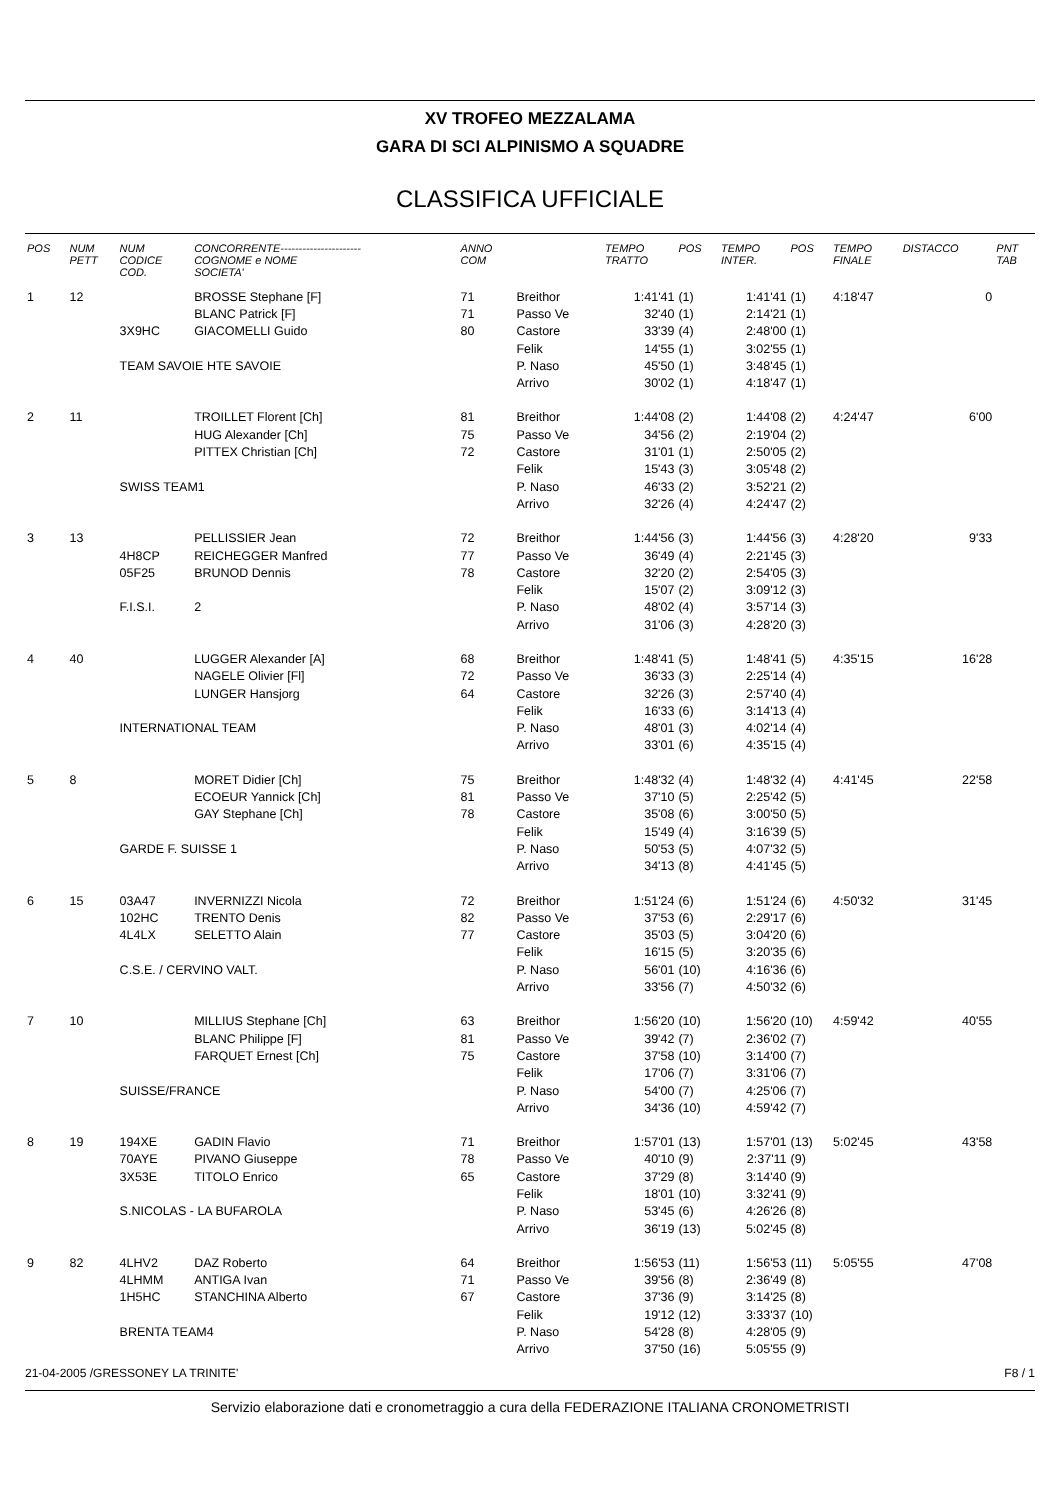XV TROFEO MEZZALAMA
GARA DI SCI ALPINISMO A SQUADRE
CLASSIFICA UFFICIALE
| POS | NUM PETT | NUM CODICE COD. | CONCORRENTE---------------------- COGNOME e NOME SOCIETA' | ANNO COM | | TEMPO TRATTO | POS | TEMPO INTER. | POS | TEMPO FINALE | DISTACCO | PNT TAB |
| --- | --- | --- | --- | --- | --- | --- | --- | --- | --- | --- | --- | --- |
| 1 | 12 | | BROSSE Stephane [F] | 71 | Breithor | 1:41'41 | (1) | 1:41'41 | (1) | 4:18'47 | 0 | |
| | | | BLANC Patrick [F] | 71 | Passo Ve | 32'40 | (1) | 2:14'21 | (1) | | | |
| | | 3X9HC | GIACOMELLI Guido | 80 | Castore | 33'39 | (4) | 2:48'00 | (1) | | | |
| | | | | | Felik | 14'55 | (1) | 3:02'55 | (1) | | | |
| | | TEAM SAVOIE HTE SAVOIE | | | P. Naso | 45'50 | (1) | 3:48'45 | (1) | | | |
| | | | | | Arrivo | 30'02 | (1) | 4:18'47 | (1) | | | |
| 2 | 11 | | TROILLET Florent [Ch] | 81 | Breithor | 1:44'08 | (2) | 1:44'08 | (2) | 4:24'47 | 6'00 | |
| | | | HUG Alexander [Ch] | 75 | Passo Ve | 34'56 | (2) | 2:19'04 | (2) | | | |
| | | | PITTEX Christian [Ch] | 72 | Castore | 31'01 | (1) | 2:50'05 | (2) | | | |
| | | | | | Felik | 15'43 | (3) | 3:05'48 | (2) | | | |
| | | SWISS TEAM1 | | | P. Naso | 46'33 | (2) | 3:52'21 | (2) | | | |
| | | | | | Arrivo | 32'26 | (4) | 4:24'47 | (2) | | | |
| 3 | 13 | | PELLISSIER Jean | 72 | Breithor | 1:44'56 | (3) | 1:44'56 | (3) | 4:28'20 | 9'33 | |
| | | 4H8CP | REICHEGGER Manfred | 77 | Passo Ve | 36'49 | (4) | 2:21'45 | (3) | | | |
| | | 05F25 | BRUNOD Dennis | 78 | Castore | 32'20 | (2) | 2:54'05 | (3) | | | |
| | | | | | Felik | 15'07 | (2) | 3:09'12 | (3) | | | |
| | | F.I.S.I. | 2 | | P. Naso | 48'02 | (4) | 3:57'14 | (3) | | | |
| | | | | | Arrivo | 31'06 | (3) | 4:28'20 | (3) | | | |
| 4 | 40 | | LUGGER Alexander [A] | 68 | Breithor | 1:48'41 | (5) | 1:48'41 | (5) | 4:35'15 | 16'28 | |
| | | | NAGELE Olivier [Fl] | 72 | Passo Ve | 36'33 | (3) | 2:25'14 | (4) | | | |
| | | | LUNGER Hansjorg | 64 | Castore | 32'26 | (3) | 2:57'40 | (4) | | | |
| | | | | | Felik | 16'33 | (6) | 3:14'13 | (4) | | | |
| | | INTERNATIONAL TEAM | | | P. Naso | 48'01 | (3) | 4:02'14 | (4) | | | |
| | | | | | Arrivo | 33'01 | (6) | 4:35'15 | (4) | | | |
| 5 | 8 | | MORET Didier [Ch] | 75 | Breithor | 1:48'32 | (4) | 1:48'32 | (4) | 4:41'45 | 22'58 | |
| | | | ECOEUR Yannick [Ch] | 81 | Passo Ve | 37'10 | (5) | 2:25'42 | (5) | | | |
| | | | GAY Stephane [Ch] | 78 | Castore | 35'08 | (6) | 3:00'50 | (5) | | | |
| | | | | | Felik | 15'49 | (4) | 3:16'39 | (5) | | | |
| | | GARDE F. SUISSE 1 | | | P. Naso | 50'53 | (5) | 4:07'32 | (5) | | | |
| | | | | | Arrivo | 34'13 | (8) | 4:41'45 | (5) | | | |
| 6 | 15 | 03A47 | INVERNIZZI Nicola | 72 | Breithor | 1:51'24 | (6) | 1:51'24 | (6) | 4:50'32 | 31'45 | |
| | | 102HC | TRENTO Denis | 82 | Passo Ve | 37'53 | (6) | 2:29'17 | (6) | | | |
| | | 4L4LX | SELETTO Alain | 77 | Castore | 35'03 | (5) | 3:04'20 | (6) | | | |
| | | | | | Felik | 16'15 | (5) | 3:20'35 | (6) | | | |
| | | C.S.E. / CERVINO VALT. | | | P. Naso | 56'01 | (10) | 4:16'36 | (6) | | | |
| | | | | | Arrivo | 33'56 | (7) | 4:50'32 | (6) | | | |
| 7 | 10 | | MILLIUS Stephane [Ch] | 63 | Breithor | 1:56'20 | (10) | 1:56'20 | (10) | 4:59'42 | 40'55 | |
| | | | BLANC Philippe [F] | 81 | Passo Ve | 39'42 | (7) | 2:36'02 | (7) | | | |
| | | | FARQUET Ernest [Ch] | 75 | Castore | 37'58 | (10) | 3:14'00 | (7) | | | |
| | | | | | Felik | 17'06 | (7) | 3:31'06 | (7) | | | |
| | | SUISSE/FRANCE | | | P. Naso | 54'00 | (7) | 4:25'06 | (7) | | | |
| | | | | | Arrivo | 34'36 | (10) | 4:59'42 | (7) | | | |
| 8 | 19 | 194XE | GADIN Flavio | 71 | Breithor | 1:57'01 | (13) | 1:57'01 | (13) | 5:02'45 | 43'58 | |
| | | 70AYE | PIVANO Giuseppe | 78 | Passo Ve | 40'10 | (9) | 2:37'11 | (9) | | | |
| | | 3X53E | TITOLO Enrico | 65 | Castore | 37'29 | (8) | 3:14'40 | (9) | | | |
| | | | | | Felik | 18'01 | (10) | 3:32'41 | (9) | | | |
| | | S.NICOLAS - LA BUFAROLA | | | P. Naso | 53'45 | (6) | 4:26'26 | (8) | | | |
| | | | | | Arrivo | 36'19 | (13) | 5:02'45 | (8) | | | |
| 9 | 82 | 4LHV2 | DAZ Roberto | 64 | Breithor | 1:56'53 | (11) | 1:56'53 | (11) | 5:05'55 | 47'08 | |
| | | 4LHMM | ANTIGA Ivan | 71 | Passo Ve | 39'56 | (8) | 2:36'49 | (8) | | | |
| | | 1H5HC | STANCHINA Alberto | 67 | Castore | 37'36 | (9) | 3:14'25 | (8) | | | |
| | | | | | Felik | 19'12 | (12) | 3:33'37 | (10) | | | |
| | | BRENTA TEAM4 | | | P. Naso | 54'28 | (8) | 4:28'05 | (9) | | | |
| | | | | | Arrivo | 37'50 | (16) | 5:05'55 | (9) | | | |
21-04-2005 /GRESSONEY LA TRINITE' F8 / 1
Servizio elaborazione dati e cronometraggio a cura della FEDERAZIONE ITALIANA CRONOMETRISTI